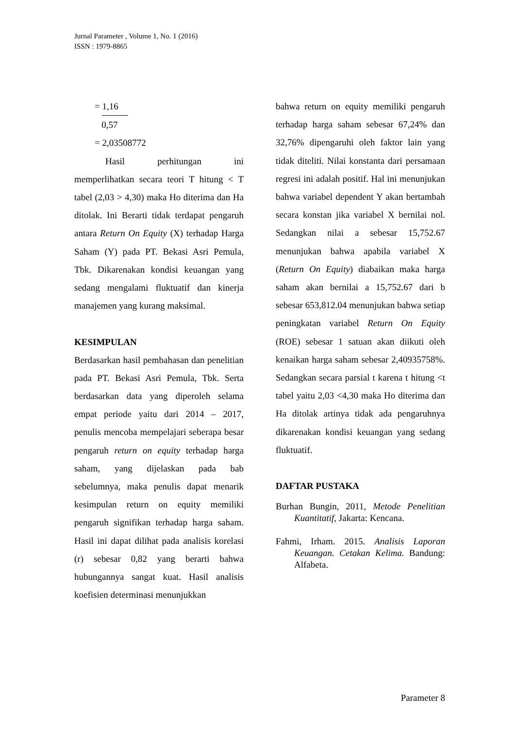Jurnal Parameter , Volume 1, No. 1 (2016)
ISSN : 1979-8865
= 1,16
0,57
= 2,03508772
Hasil perhitungan ini memperlihatkan secara teori T hitung < T tabel (2,03 > 4,30) maka Ho diterima dan Ha ditolak. Ini Berarti tidak terdapat pengaruh antara Return On Equity (X) terhadap Harga Saham (Y) pada PT. Bekasi Asri Pemula, Tbk. Dikarenakan kondisi keuangan yang sedang mengalami fluktuatif dan kinerja manajemen yang kurang maksimal.
KESIMPULAN
Berdasarkan hasil pembahasan dan penelitian pada PT. Bekasi Asri Pemula, Tbk. Serta berdasarkan data yang diperoleh selama empat periode yaitu dari 2014 – 2017, penulis mencoba mempelajari seberapa besar pengaruh return on equity terhadap harga saham, yang dijelaskan pada bab sebelumnya, maka penulis dapat menarik kesimpulan return on equity memiliki pengaruh signifikan terhadap harga saham. Hasil ini dapat dilihat pada analisis korelasi (r) sebesar 0,82 yang berarti bahwa hubungannya sangat kuat. Hasil analisis koefisien determinasi menunjukkan
bahwa return on equity memiliki pengaruh terhadap harga saham sebesar 67,24% dan 32,76% dipengaruhi oleh faktor lain yang tidak diteliti. Nilai konstanta dari persamaan regresi ini adalah positif. Hal ini menunjukan bahwa variabel dependent Y akan bertambah secara konstan jika variabel X bernilai nol. Sedangkan nilai a sebesar 15,752.67 menunjukan bahwa apabila variabel X (Return On Equity) diabaikan maka harga saham akan bernilai a 15,752.67 dari b sebesar 653,812.04 menunjukan bahwa setiap peningkatan variabel Return On Equity (ROE) sebesar 1 satuan akan diikuti oleh kenaikan harga saham sebesar 2,40935758%. Sedangkan secara parsial t karena t hitung <t tabel yaitu 2,03 <4,30 maka Ho diterima dan Ha ditolak artinya tidak ada pengaruhnya dikarenakan kondisi keuangan yang sedang fluktuatif.
DAFTAR PUSTAKA
Burhan Bungin, 2011, Metode Penelitian Kuantitatif, Jakarta: Kencana.
Fahmi, Irham. 2015. Analisis Laporan Keuangan. Cetakan Kelima. Bandung: Alfabeta.
Parameter 8